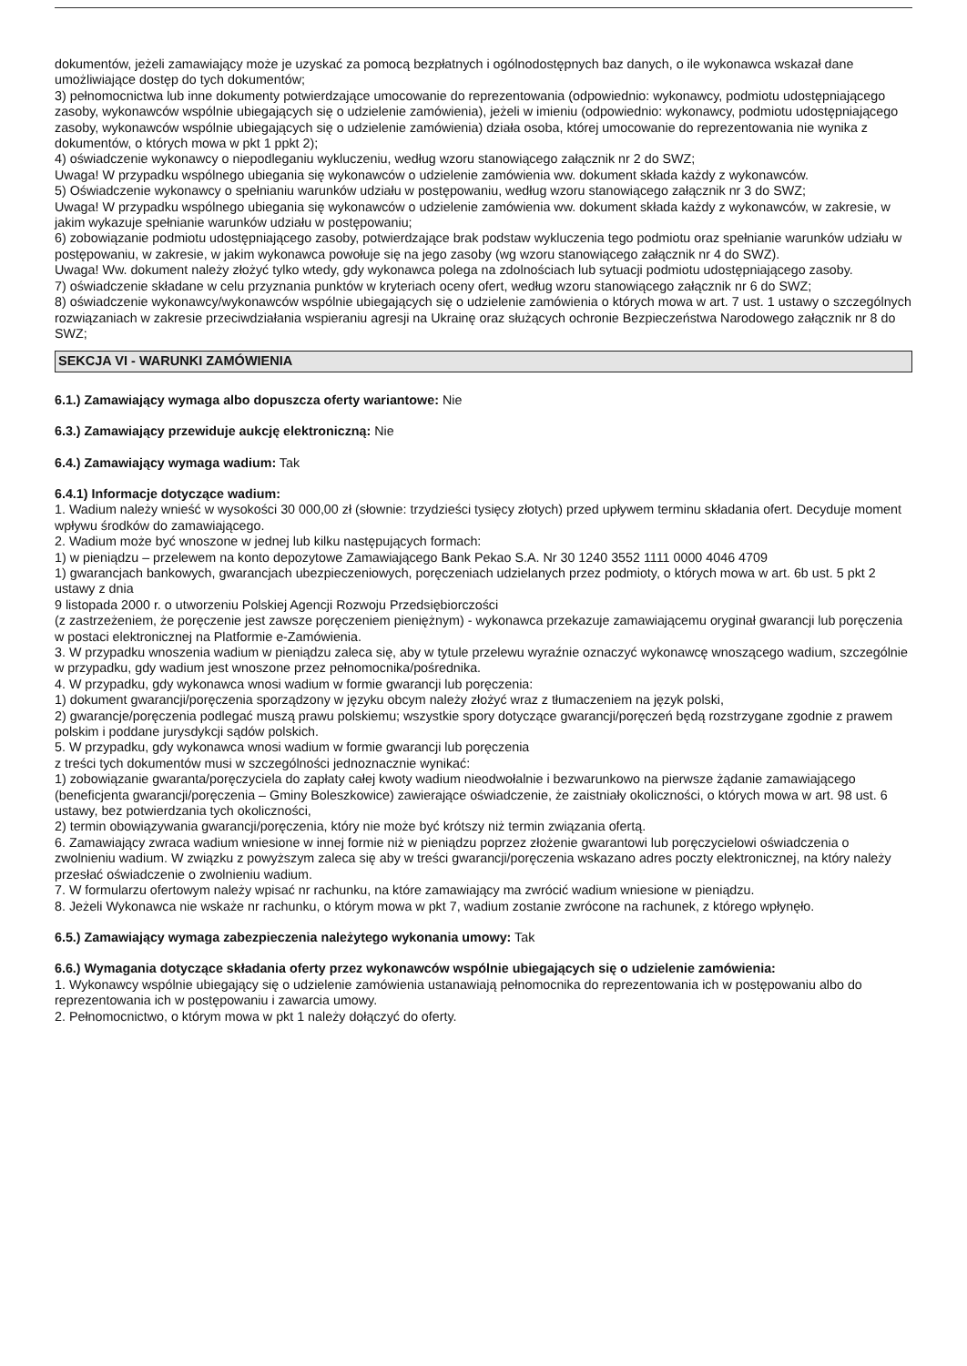dokumentów, jeżeli zamawiający może je uzyskać za pomocą bezpłatnych i ogólnodostępnych baz danych, o ile wykonawca wskazał dane umożliwiające dostęp do tych dokumentów;
3) pełnomocnictwa lub inne dokumenty potwierdzające umocowanie do reprezentowania (odpowiednio: wykonawcy, podmiotu udostępniającego zasoby, wykonawców wspólnie ubiegających się o udzielenie zamówienia), jeżeli w imieniu (odpowiednio: wykonawcy, podmiotu udostępniającego zasoby, wykonawców wspólnie ubiegających się o udzielenie zamówienia) działa osoba, której umocowanie do reprezentowania nie wynika z dokumentów, o których mowa w pkt 1 ppkt 2);
4) oświadczenie wykonawcy o niepodleganiu wykluczeniu, według wzoru stanowiącego załącznik nr 2 do SWZ;
Uwaga! W przypadku wspólnego ubiegania się wykonawców o udzielenie zamówienia ww. dokument składa każdy z wykonawców.
5) Oświadczenie wykonawcy o spełnianiu warunków udziału w postępowaniu, według wzoru stanowiącego załącznik nr 3 do SWZ;
Uwaga! W przypadku wspólnego ubiegania się wykonawców o udzielenie zamówienia ww. dokument składa każdy z wykonawców, w zakresie, w jakim wykazuje spełnianie warunków udziału w postępowaniu;
6) zobowiązanie podmiotu udostępniającego zasoby, potwierdzające brak podstaw wykluczenia tego podmiotu oraz spełnianie warunków udziału w postępowaniu, w zakresie, w jakim wykonawca powołuje się na jego zasoby (wg wzoru stanowiącego załącznik nr 4 do SWZ).
Uwaga! Ww. dokument należy złożyć tylko wtedy, gdy wykonawca polega na zdolnościach lub sytuacji podmiotu udostępniającego zasoby.
7) oświadczenie składane w celu przyznania punktów w kryteriach oceny ofert, według wzoru stanowiącego załącznik nr 6 do SWZ;
8) oświadczenie wykonawcy/wykonawców wspólnie ubiegających się o udzielenie zamówienia o których mowa w art. 7 ust. 1 ustawy o szczególnych rozwiązaniach w zakresie przeciwdziałania wspieraniu agresji na Ukrainę oraz służących ochronie Bezpieczeństwa Narodowego załącznik nr 8 do SWZ;
SEKCJA VI - WARUNKI ZAMÓWIENIA
6.1.) Zamawiający wymaga albo dopuszcza oferty wariantowe: Nie
6.3.) Zamawiający przewiduje aukcję elektroniczną: Nie
6.4.) Zamawiający wymaga wadium: Tak
6.4.1) Informacje dotyczące wadium:
1. Wadium należy wnieść w wysokości 30 000,00 zł (słownie: trzydzieści tysięcy złotych) przed upływem terminu składania ofert. Decyduje moment wpływu środków do zamawiającego.
2. Wadium może być wnoszone w jednej lub kilku następujących formach:
1) w pieniądzu – przelewem na konto depozytowe Zamawiającego Bank Pekao S.A. Nr 30 1240 3552 1111 0000 4046 4709
1) gwarancjach bankowych, gwarancjach ubezpieczeniowych, poręczeniach udzielanych przez podmioty, o których mowa w art. 6b ust. 5 pkt 2 ustawy z dnia
9 listopada 2000 r. o utworzeniu Polskiej Agencji Rozwoju Przedsiębiorczości
(z zastrzeżeniem, że poręczenie jest zawsze poręczeniem pieniężnym) - wykonawca przekazuje zamawiającemu oryginał gwarancji lub poręczenia w postaci elektronicznej na Platformie e-Zamówienia.
3. W przypadku wnoszenia wadium w pieniądzu zaleca się, aby w tytule przelewu wyraźnie oznaczyć wykonawcę wnoszącego wadium, szczególnie w przypadku, gdy wadium jest wnoszone przez pełnomocnika/pośrednika.
4. W przypadku, gdy wykonawca wnosi wadium w formie gwarancji lub poręczenia:
1) dokument gwarancji/poręczenia sporządzony w języku obcym należy złożyć wraz z tłumaczeniem na język polski,
2) gwarancje/poręczenia podlegać muszą prawu polskiemu; wszystkie spory dotyczące gwarancji/poręczeń będą rozstrzygane zgodnie z prawem polskim i poddane jurysdykcji sądów polskich.
5. W przypadku, gdy wykonawca wnosi wadium w formie gwarancji lub poręczenia
z treści tych dokumentów musi w szczególności jednoznacznie wynikać:
1) zobowiązanie gwaranta/poręczyciela do zapłaty całej kwoty wadium nieodwołalnie i bezwarunkowo na pierwsze żądanie zamawiającego (beneficjenta gwarancji/poręczenia – Gminy Boleszkowice) zawierające oświadczenie, że zaistniały okoliczności, o których mowa w art. 98 ust. 6 ustawy, bez potwierdzania tych okoliczności,
2) termin obowiązywania gwarancji/poręczenia, który nie może być krótszy niż termin związania ofertą.
6. Zamawiający zwraca wadium wniesione w innej formie niż w pieniądzu poprzez złożenie gwarantowi lub poręczycielowi oświadczenia o zwolnieniu wadium. W związku z powyższym zaleca się aby w treści gwarancji/poręczenia wskazano adres poczty elektronicznej, na który należy przesłać oświadczenie o zwolnieniu wadium.
7. W formularzu ofertowym należy wpisać nr rachunku, na które zamawiający ma zwrócić wadium wniesione w pieniądzu.
8. Jeżeli Wykonawca nie wskaże nr rachunku, o którym mowa w pkt 7, wadium zostanie zwrócone na rachunek, z którego wpłynęło.
6.5.) Zamawiający wymaga zabezpieczenia należytego wykonania umowy: Tak
6.6.) Wymagania dotyczące składania oferty przez wykonawców wspólnie ubiegających się o udzielenie zamówienia:
1. Wykonawcy wspólnie ubiegający się o udzielenie zamówienia ustanawiają pełnomocnika do reprezentowania ich w postępowaniu albo do reprezentowania ich w postępowaniu i zawarcia umowy.
2. Pełnomocnictwo, o którym mowa w pkt 1 należy dołączyć do oferty.